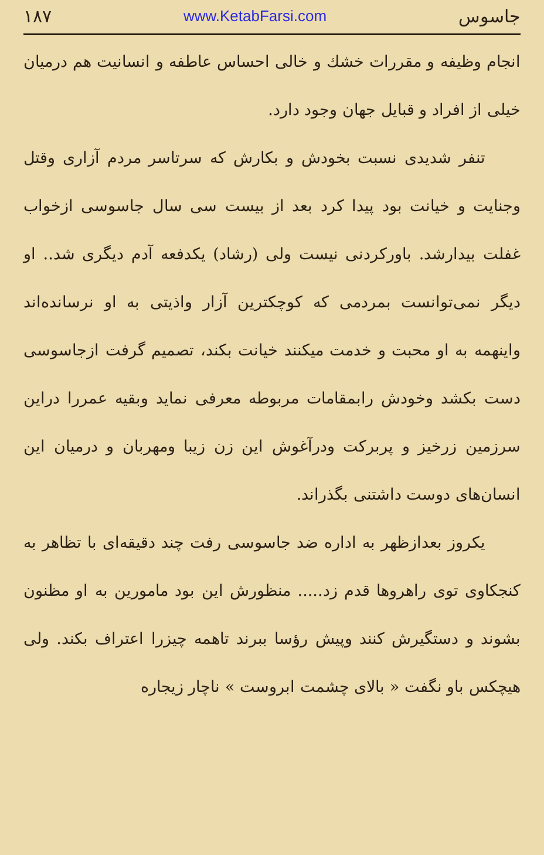۱۸۷ www.KetabFarsi.com جاسوس
انجام وظیفه و مقررات خشك و خالی احساس عاطفه و انسانیت هم درمیان خیلی از افراد و قبایل جهان وجود دارد.
تنفر شدیدی نسبت بخودش و بکارش که سرتاسر مردم آزاری وقتل وجنایت و خیانت بود پیدا کرد بعد از بیست سی سال جاسوسی ازخواب غفلت بیدارشد. باورکردنی نیست ولی (رشاد) یکدفعه آدم دیگری شد.. او دیگر نمی‌توانست بمردمی که کوچکترین آزار واذیتی به او نرسانده‌اند واینهمه به او محبت و خدمت میکنند خیانت بکند، تصمیم گرفت ازجاسوسی دست بکشد وخودش رابمقامات مربوطه معرفی نماید وبقیه عمررا دراین سرزمین زرخیز و پربرکت ودرآغوش این زن زیبا ومهربان و درمیان این انسان‌های دوست داشتنی بگذراند.
یکروز بعدازظهر به اداره ضد جاسوسی رفت چند دقیقه‌ای با تظاهر به کنجکاوی توی راهروها قدم زد..... منظورش این بود مامورین به او مظنون بشوند و دستگیرش کنند وپیش رؤسا ببرند تاهمه چیزرا اعتراف بکند. ولی هیچکس باو نگفت « بالای چشمت ابروست » ناچار زیجاره